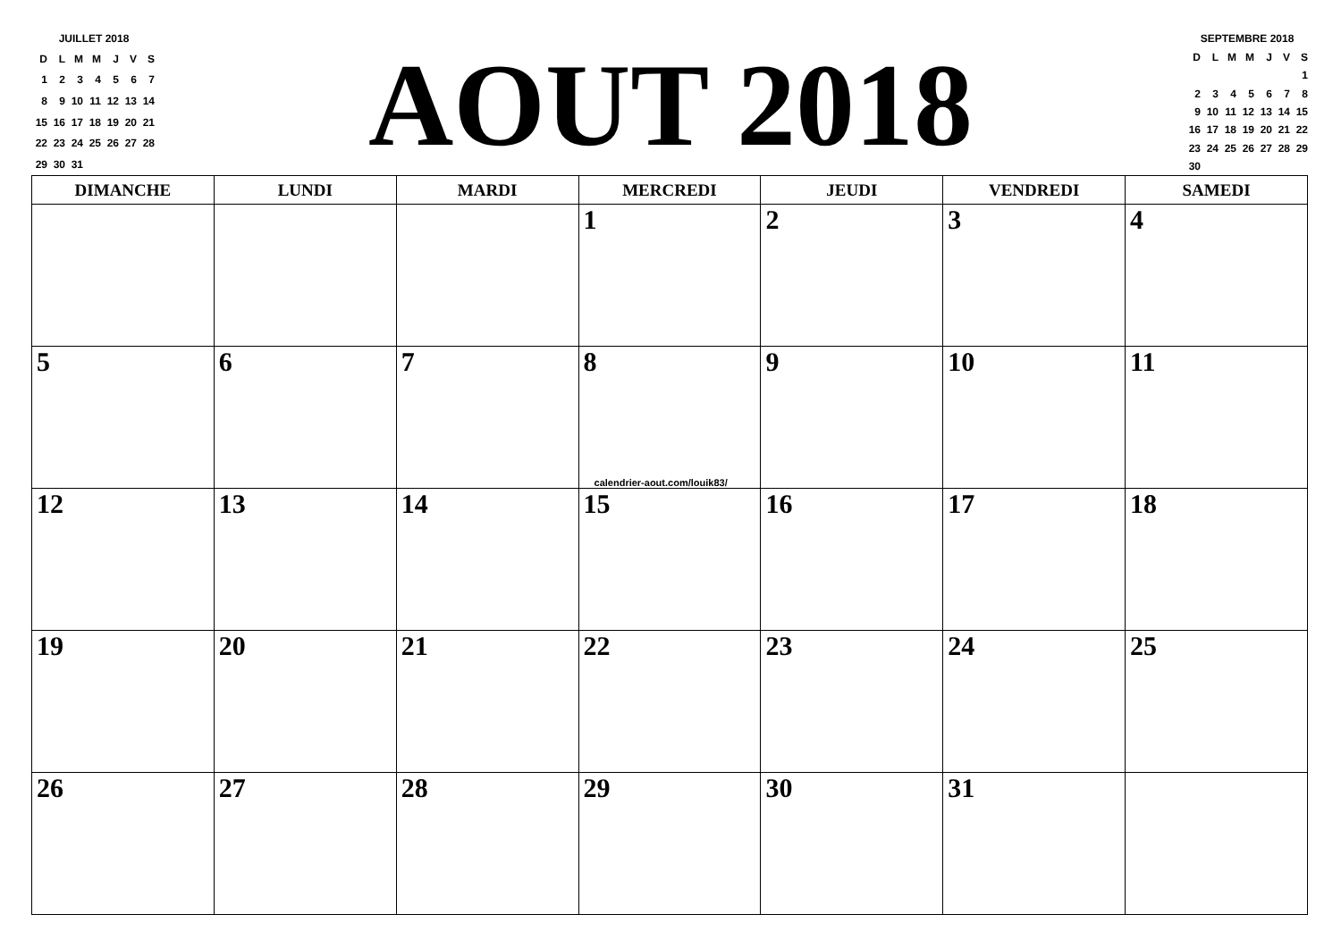JUILLET 2018
| D | L | M | M | J | V | S |
| 1 | 2 | 3 | 4 | 5 | 6 | 7 |
| 8 | 9 | 10 | 11 | 12 | 13 | 14 |
| 15 | 16 | 17 | 18 | 19 | 20 | 21 |
| 22 | 23 | 24 | 25 | 26 | 27 | 28 |
| 29 | 30 | 31 | | | | |
AOUT 2018
SEPTEMBRE 2018
| D | L | M | M | J | V | S |
| | | | | | | 1 |
| 2 | 3 | 4 | 5 | 6 | 7 | 8 |
| 9 | 10 | 11 | 12 | 13 | 14 | 15 |
| 16 | 17 | 18 | 19 | 20 | 21 | 22 |
| 23 | 24 | 25 | 26 | 27 | 28 | 29 |
| 30 | | | | | | |
| DIMANCHE | LUNDI | MARDI | MERCREDI | JEUDI | VENDREDI | SAMEDI |
| --- | --- | --- | --- | --- | --- | --- |
| | | | 1 | 2 | 3 | 4 |
| 5 | 6 | 7 | 8 calendrier-aout.com/louik83/ | 9 | 10 | 11 |
| 12 | 13 | 14 | 15 | 16 | 17 | 18 |
| 19 | 20 | 21 | 22 | 23 | 24 | 25 |
| 26 | 27 | 28 | 29 | 30 | 31 | |